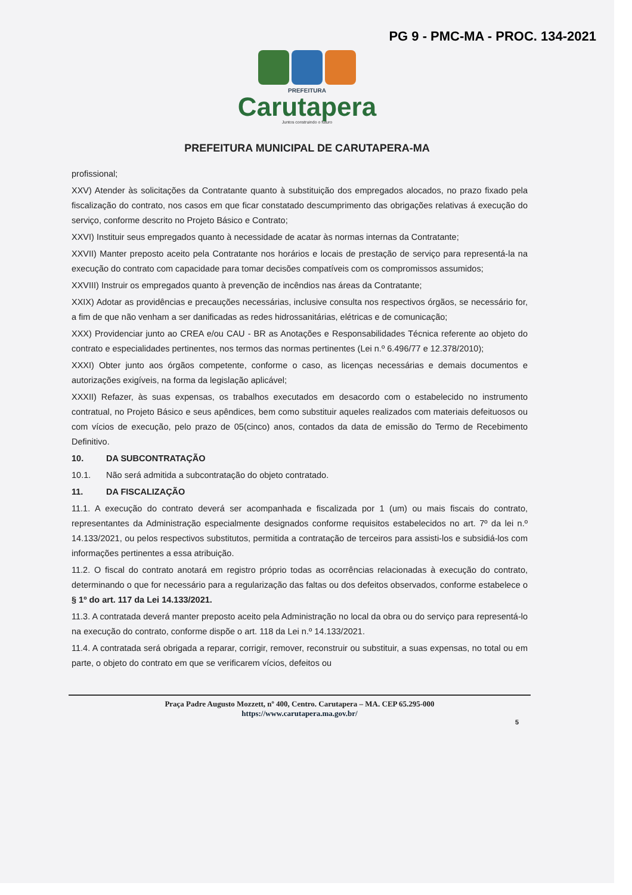PG 9 - PMC-MA - PROC. 134-2021
PREFEITURA
Carutapera
Juntos construindo o futuro
PREFEITURA MUNICIPAL DE CARUTAPERA-MA
profissional;
XXV) Atender às solicitações da Contratante quanto à substituição dos empregados alocados, no prazo fixado pela fiscalização do contrato, nos casos em que ficar constatado descumprimento das obrigações relativas á execução do serviço, conforme descrito no Projeto Básico e Contrato;
XXVI) Instituir seus empregados quanto à necessidade de acatar às normas internas da Contratante;
XXVII) Manter preposto aceito pela Contratante nos horários e locais de prestação de serviço para representá-la na execução do contrato com capacidade para tomar decisões compatíveis com os compromissos assumidos;
XXVIII) Instruir os empregados quanto à prevenção de incêndios nas áreas da Contratante;
XXIX) Adotar as providências e precauções necessárias, inclusive consulta nos respectivos órgãos, se necessário for, a fim de que não venham a ser danificadas as redes hidrossanitárias, elétricas e de comunicação;
XXX) Providenciar junto ao CREA e/ou CAU - BR as Anotações e Responsabilidades Técnica referente ao objeto do contrato e especialidades pertinentes, nos termos das normas pertinentes (Lei n.º 6.496/77 e 12.378/2010);
XXXI) Obter junto aos órgãos competente, conforme o caso, as licenças necessárias e demais documentos e autorizações exigíveis, na forma da legislação aplicável;
XXXII) Refazer, às suas expensas, os trabalhos executados em desacordo com o estabelecido no instrumento contratual, no Projeto Básico e seus apêndices, bem como substituir aqueles realizados com materiais defeituosos ou com vícios de execução, pelo prazo de 05(cinco) anos, contados da data de emissão do Termo de Recebimento Definitivo.
10. DA SUBCONTRATAÇÃO
10.1. Não será admitida a subcontratação do objeto contratado.
11. DA FISCALIZAÇÃO
11.1. A execução do contrato deverá ser acompanhada e fiscalizada por 1 (um) ou mais fiscais do contrato, representantes da Administração especialmente designados conforme requisitos estabelecidos no art. 7º da lei n.º 14.133/2021, ou pelos respectivos substitutos, permitida a contratação de terceiros para assisti-los e subsidiá-los com informações pertinentes a essa atribuição.
11.2. O fiscal do contrato anotará em registro próprio todas as ocorrências relacionadas à execução do contrato, determinando o que for necessário para a regularização das faltas ou dos defeitos observados, conforme estabelece o § 1º do art. 117 da Lei 14.133/2021.
11.3. A contratada deverá manter preposto aceito pela Administração no local da obra ou do serviço para representá-lo na execução do contrato, conforme dispõe o art. 118 da Lei n.º 14.133/2021.
11.4. A contratada será obrigada a reparar, corrigir, remover, reconstruir ou substituir, a suas expensas, no total ou em parte, o objeto do contrato em que se verificarem vícios, defeitos ou
Praça Padre Augusto Mozzett, nº 400, Centro. Carutapera – MA. CEP 65.295-000
https://www.carutapera.ma.gov.br/
5